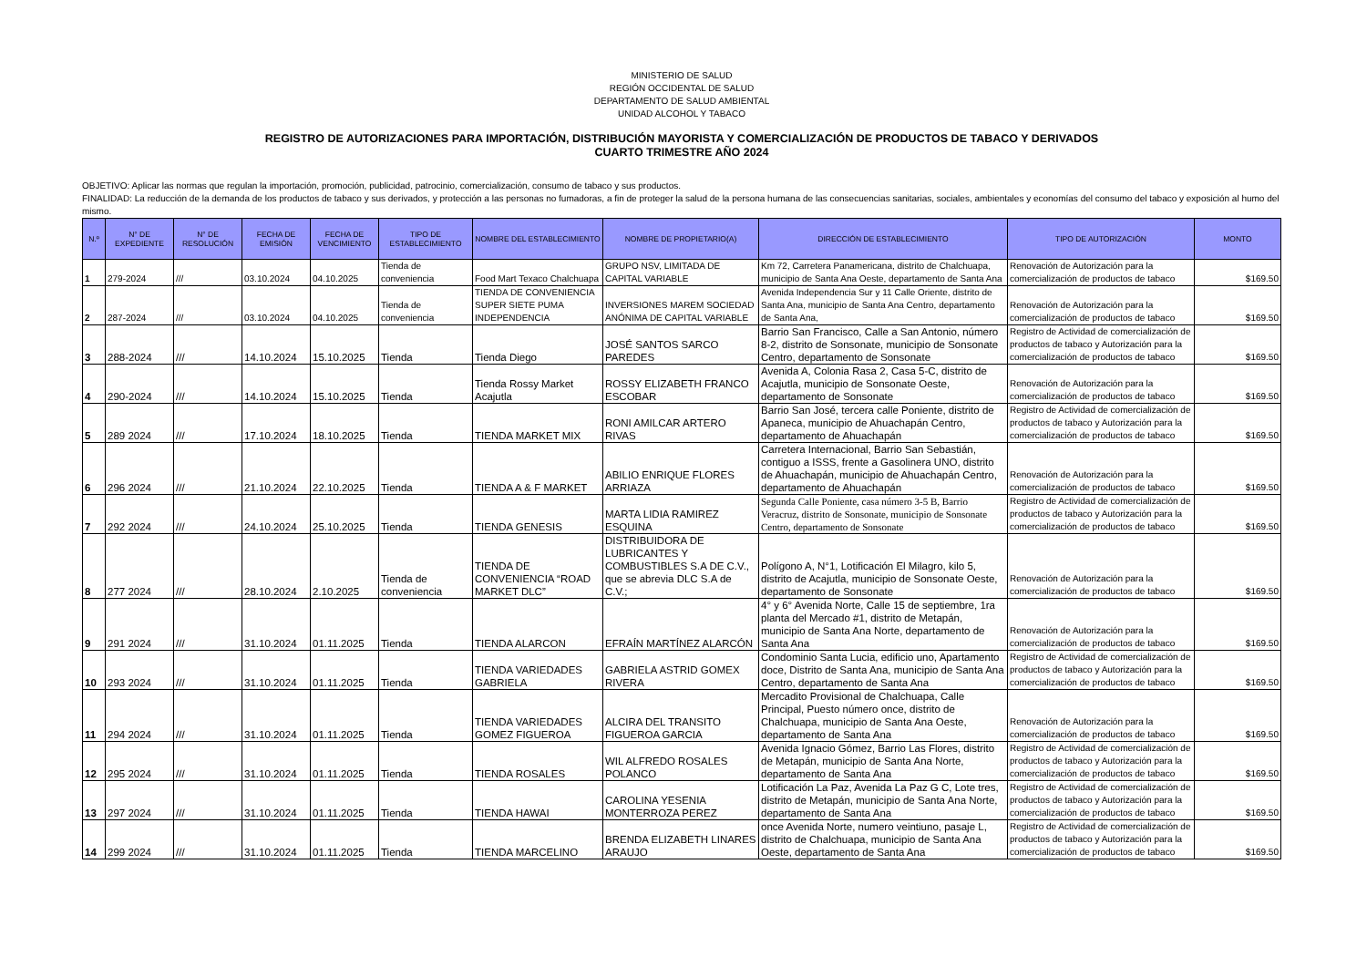MINISTERIO DE SALUD
REGIÓN OCCIDENTAL DE SALUD
DEPARTAMENTO DE SALUD AMBIENTAL
UNIDAD ALCOHOL Y TABACO
REGISTRO DE AUTORIZACIONES PARA IMPORTACIÓN, DISTRIBUCIÓN MAYORISTA Y COMERCIALIZACIÓN DE PRODUCTOS DE TABACO Y DERIVADOS
CUARTO TRIMESTRE AÑO 2024
OBJETIVO: Aplicar las normas que regulan la importación, promoción, publicidad, patrocinio, comercialización, consumo de tabaco y sus productos.
FINALIDAD: La reducción de la demanda de los productos de tabaco y sus derivados, y protección a las personas no fumadoras, a fin de proteger la salud de la persona humana de las consecuencias sanitarias, sociales, ambientales y economías del consumo del tabaco y exposición al humo del mismo.
| N.º | N° DE EXPEDIENTE | N° DE RESOLUCIÓN | FECHA DE EMISIÓN | FECHA DE VENCIMIENTO | TIPO DE ESTABLECIMIENTO | NOMBRE DEL ESTABLECIMIENTO | NOMBRE DE PROPIETARIO(A) | DIRECCIÓN DE ESTABLECIMIENTO | TIPO DE AUTORIZACIÓN | MONTO |
| --- | --- | --- | --- | --- | --- | --- | --- | --- | --- | --- |
| 1 | 279-2024 | /// | 03.10.2024 | 04.10.2025 | Tienda de conveniencia | Food Mart Texaco Chalchuapa | GRUPO NSV, LIMITADA DE CAPITAL VARIABLE | Km 72, Carretera Panamericana, distrito de Chalchuapa, municipio de Santa Ana Oeste, departamento de Santa Ana | Renovación de Autorización para la comercialización de productos de tabaco | $169.50 |
| 2 | 287-2024 | /// | 03.10.2024 | 04.10.2025 | Tienda de conveniencia | TIENDA DE CONVENIENCIA SUPER SIETE PUMA INDEPENDENCIA | INVERSIONES MAREM SOCIEDAD ANÓNIMA DE CAPITAL VARIABLE | Avenida Independencia Sur y 11 Calle Oriente, distrito de Santa Ana, municipio de Santa Ana Centro, departamento de Santa Ana, | Renovación de Autorización para la comercialización de productos de tabaco | $169.50 |
| 3 | 288-2024 | /// | 14.10.2024 | 15.10.2025 | Tienda | Tienda Diego | JOSÉ SANTOS SARCO PAREDES | Barrio San Francisco, Calle a San Antonio, número 8-2, distrito de Sonsonate, municipio de Sonsonate Centro, departamento de Sonsonate | Registro de Actividad de comercialización de productos de tabaco y Autorización para la comercialización de productos de tabaco | $169.50 |
| 4 | 290-2024 | /// | 14.10.2024 | 15.10.2025 | Tienda | Tienda Rossy Market Acajutla | ROSSY ELIZABETH FRANCO ESCOBAR | Avenida A, Colonia Rasa 2, Casa 5-C, distrito de Acajutla, municipio de Sonsonate Oeste, departamento de Sonsonate | Renovación de Autorización para la comercialización de productos de tabaco | $169.50 |
| 5 | 289 2024 | /// | 17.10.2024 | 18.10.2025 | Tienda | TIENDA MARKET MIX | RONI AMILCAR ARTERO RIVAS | Barrio San José, tercera calle Poniente, distrito de Apaneca, municipio de Ahuachapán Centro, departamento de Ahuachapán | Registro de Actividad de comercialización de productos de tabaco y Autorización para la comercialización de productos de tabaco | $169.50 |
| 6 | 296 2024 | /// | 21.10.2024 | 22.10.2025 | Tienda | TIENDA A & F MARKET | ABILIO ENRIQUE FLORES ARRIAZA | Carretera Internacional, Barrio San Sebastián, contiguo a ISSS, frente a Gasolinera UNO, distrito de Ahuachapán, municipio de Ahuachapán Centro, departamento de Ahuachapán | Renovación de Autorización para la comercialización de productos de tabaco | $169.50 |
| 7 | 292 2024 | /// | 24.10.2024 | 25.10.2025 | Tienda | TIENDA GENESIS | MARTA LIDIA RAMIREZ ESQUINA | Segunda Calle Poniente, casa número 3-5 B, Barrio Veracruz, distrito de Sonsonate, municipio de Sonsonate Centro, departamento de Sonsonate | Registro de Actividad de comercialización de productos de tabaco y Autorización para la comercialización de productos de tabaco | $169.50 |
| 8 | 277 2024 | /// | 28.10.2024 | 2.10.2025 | Tienda de conveniencia | TIENDA DE CONVENIENCIA “ROAD MARKET DLC” | DISTRIBUIDORA DE LUBRICANTES Y COMBUSTIBLES S.A DE C.V., que se abrevia DLC S.A de C.V.; | Polígono A, N°1, Lotificación El Milagro, kilo 5, distrito de Acajutla, municipio de Sonsonate Oeste, departamento de Sonsonate | Renovación de Autorización para la comercialización de productos de tabaco | $169.50 |
| 9 | 291 2024 | /// | 31.10.2024 | 01.11.2025 | Tienda | TIENDA ALARCON | EFRAÍN MARTÍNEZ ALARCÓN | 4° y 6° Avenida Norte, Calle 15 de septiembre, 1ra planta del Mercado #1, distrito de Metapán, municipio de Santa Ana Norte, departamento de Santa Ana | Renovación de Autorización para la comercialización de productos de tabaco | $169.50 |
| 10 | 293 2024 | /// | 31.10.2024 | 01.11.2025 | Tienda | TIENDA VARIEDADES GABRIELA | GABRIELA ASTRID GOMEX RIVERA | Condominio Santa Lucia, edificio uno, Apartamento doce, Distrito de Santa Ana, municipio de Santa Ana Centro, departamento de Santa Ana | Registro de Actividad de comercialización de productos de tabaco y Autorización para la comercialización de productos de tabaco | $169.50 |
| 11 | 294 2024 | /// | 31.10.2024 | 01.11.2025 | Tienda | TIENDA VARIEDADES GOMEZ FIGUEROA | ALCIRA DEL TRANSITO FIGUEROA GARCIA | Mercadito Provisional de Chalchuapa, Calle Principal, Puesto número once, distrito de Chalchuapa, municipio de Santa Ana Oeste, departamento de Santa Ana | Renovación de Autorización para la comercialización de productos de tabaco | $169.50 |
| 12 | 295 2024 | /// | 31.10.2024 | 01.11.2025 | Tienda | TIENDA ROSALES | WIL ALFREDO ROSALES POLANCO | Avenida Ignacio Gómez, Barrio Las Flores, distrito de Metapán, municipio de Santa Ana Norte, departamento de Santa Ana | Registro de Actividad de comercialización de productos de tabaco y Autorización para la comercialización de productos de tabaco | $169.50 |
| 13 | 297 2024 | /// | 31.10.2024 | 01.11.2025 | Tienda | TIENDA HAWAI | CAROLINA YESENIA MONTERROZA PEREZ | Lotificación La Paz, Avenida La Paz G C, Lote tres, distrito de Metapán, municipio de Santa Ana Norte, departamento de Santa Ana | Registro de Actividad de comercialización de productos de tabaco y Autorización para la comercialización de productos de tabaco | $169.50 |
| 14 | 299 2024 | /// | 31.10.2024 | 01.11.2025 | Tienda | TIENDA MARCELINO | BRENDA ELIZABETH LINARES ARAUJO | once Avenida Norte, numero veintiuno, pasaje L, distrito de Chalchuapa, municipio de Santa Ana Oeste, departamento de Santa Ana | Registro de Actividad de comercialización de productos de tabaco y Autorización para la comercialización de productos de tabaco | $169.50 |